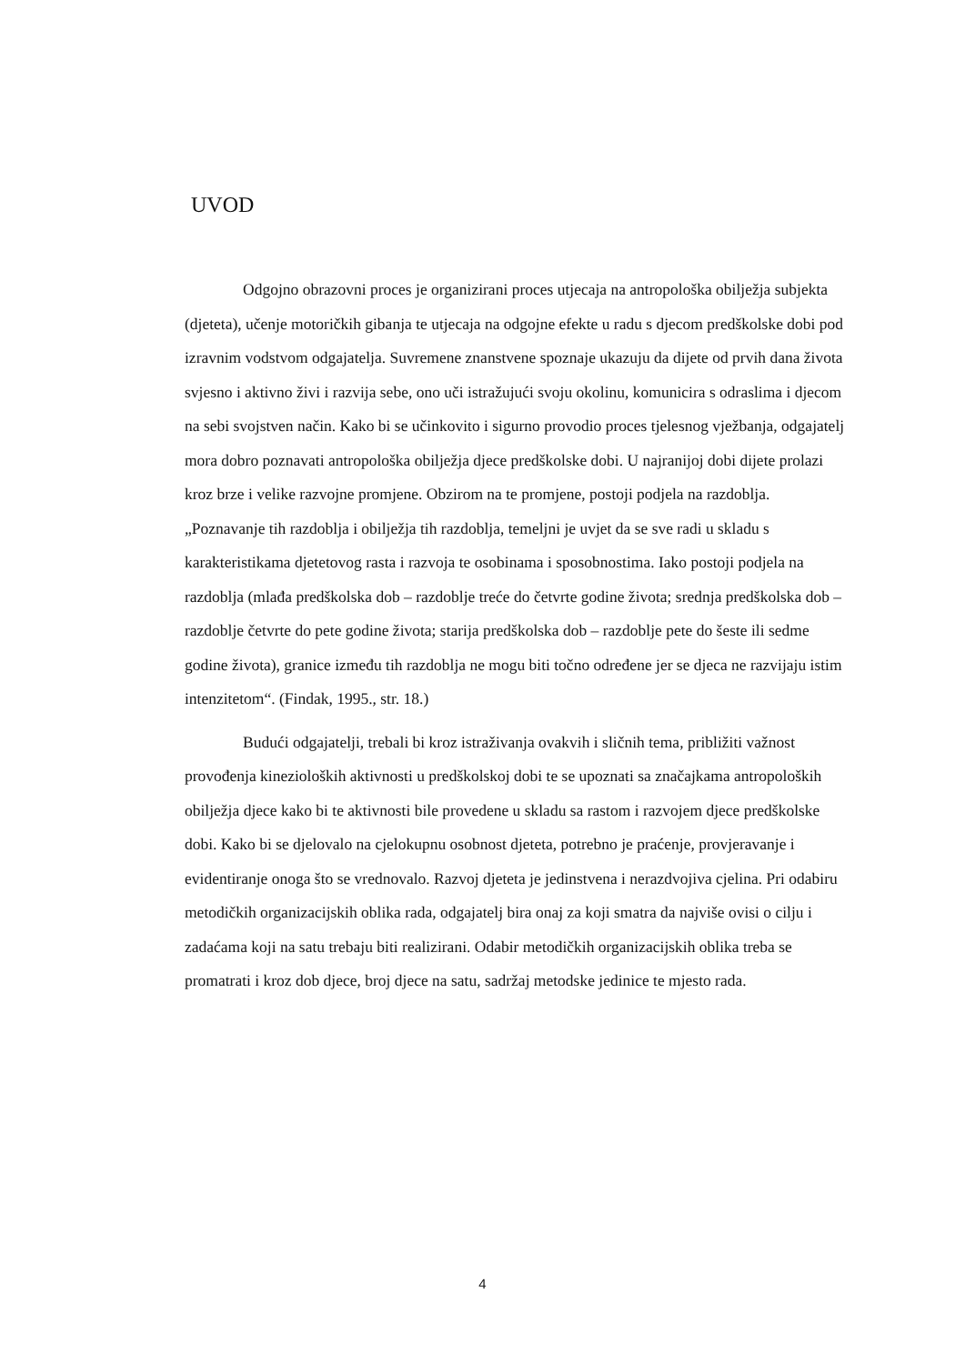UVOD
Odgojno obrazovni proces je organizirani proces utjecaja na antropološka obilježja subjekta (djeteta), učenje motoričkih gibanja te utjecaja na odgojne efekte u radu s djecom predškolske dobi pod izravnim vodstvom odgajatelja. Suvremene znanstvene spoznaje ukazuju da dijete od prvih dana života svjesno i aktivno živi i razvija sebe, ono uči istražujući svoju okolinu, komunicira s odraslima i djecom na sebi svojstven način. Kako bi se učinkovito i sigurno provodio proces tjelesnog vježbanja, odgajatelj mora dobro poznavati antropološka obilježja djece predškolske dobi. U najranijoj dobi dijete prolazi kroz brze i velike razvojne promjene. Obzirom na te promjene, postoji podjela na razdoblja. „Poznavanje tih razdoblja i obilježja tih razdoblja, temeljni je uvjet da se sve radi u skladu s karakteristikama djetetovog rasta i razvoja te osobinama i sposobnostima. Iako postoji podjela na razdoblja (mlađa predškolska dob – razdoblje treće do četvrte godine života; srednja predškolska dob – razdoblje četvrte do pete godine života; starija predškolska dob – razdoblje pete do šeste ili sedme godine života), granice između tih razdoblja ne mogu biti točno određene jer se djeca ne razvijaju istim intenzitetom“. (Findak, 1995., str. 18.)
Budući odgajatelji, trebali bi kroz istraživanja ovakvih i sličnih tema, približiti važnost provođenja kinezioloških aktivnosti u predškolskoj dobi te se upoznati sa značajkama antropoloških obilježja djece kako bi te aktivnosti bile provedene u skladu sa rastom i razvojem djece predškolske dobi. Kako bi se djelovalo na cjelokupnu osobnost djeteta, potrebno je praćenje, provjeravanje i evidentiranje onoga što se vrednovalo. Razvoj djeteta je jedinstvena i nerazdvojiva cjelina. Pri odabiru metodičkih organizacijskih oblika rada, odgajatelj bira onaj za koji smatra da najviše ovisi o cilju i zadaćama koji na satu trebaju biti realizirani. Odabir metodičkih organizacijskih oblika treba se promatrati i kroz dob djece, broj djece na satu, sadržaj metodske jedinice te mjesto rada.
4